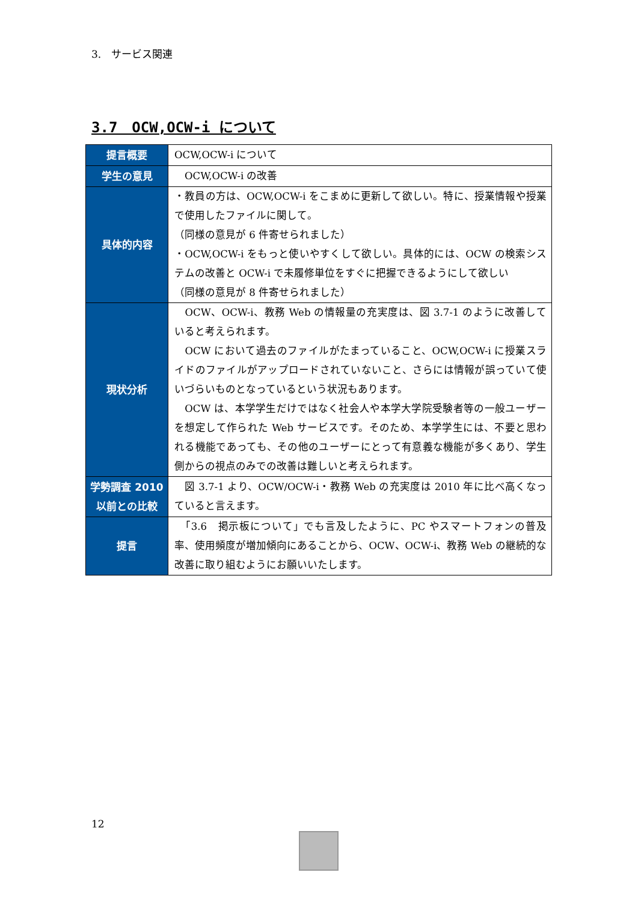3.　サービス関連
3.7　OCW,OCW-i について
| 提言概要 | OCW,OCW-i について |
| 学生の意見 | OCW,OCW-i の改善 |
| 具体的内容 | ・教員の方は、OCW,OCW-i をこまめに更新して欲しい。特に、授業情報や授業で使用したファイルに関して。 （同様の意見が 6 件寄せられました） ・OCW,OCW-i をもっと使いやすくして欲しい。具体的には、OCW の検索システムの改善と OCW-i で未履修単位をすぐに把握できるようにして欲しい （同様の意見が 8 件寄せられました） |
| 現状分析 | OCW、OCW-i、教務 Web の情報量の充実度は、図 3.7-1 のように改善していると考えられます。 OCW において過去のファイルがたまっていること、OCW,OCW-i に授業スライドのファイルがアップロードされていないこと、さらには情報が誤っていて使いづらいものとなっているという状況もあります。 OCW は、本学学生だけではなく社会人や本学大学院受験者等の一般ユーザーを想定して作られた Web サービスです。そのため、本学学生には、不要と思われる機能であっても、その他のユーザーにとって有意義な機能が多くあり、学生側からの視点のみでの改善は難しいと考えられます。 |
| 学勢調査 2010 以前との比較 | 図 3.7-1 より、OCW/OCW-i・教務 Web の充実度は 2010 年に比べ高くなっていると言えます。 |
| 提言 | 「3.6 掲示板について」でも言及したように、PC やスマートフォンの普及率、使用頻度が増加傾向にあることから、OCW、OCW-i、教務 Web の継続的な改善に取り組むようにお願いいたします。 |
12